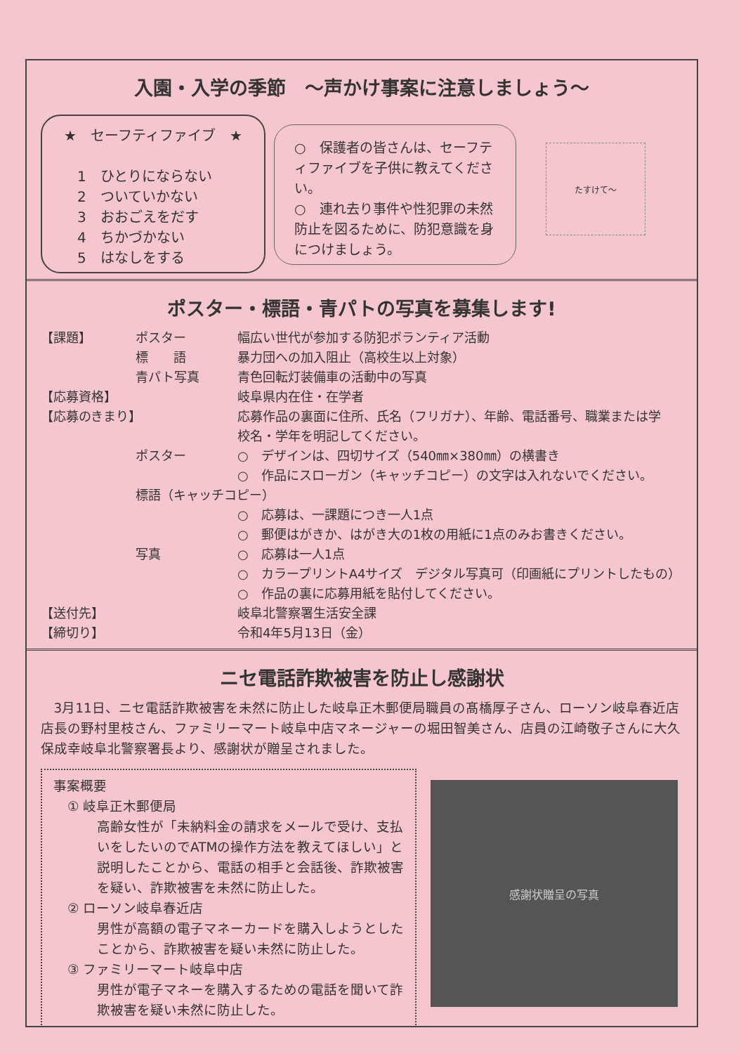入園・入学の季節　～声かけ事案に注意しましょう～
★　セーフティファイブ　★
1　ひとりにならない
2　ついていかない
3　おおごえをだす
4　ちかづかない
5　はなしをする
○　保護者の皆さんは、セーフティファイブを子供に教えてください。
○　連れ去り事件や性犯罪の未然防止を図るために、防犯意識を身につけましょう。
たすけて〜
ポスター・標語・青パトの写真を募集します!
【課題】 ポスター 幅広い世代が参加する防犯ボランティア活動
標　　語 暴力団への加入阻止（高校生以上対象）
青パト写真 青色回転灯装備車の活動中の写真
【応募資格】 岐阜県内在住・在学者
【応募のきまり】 応募作品の裏面に住所、氏名（フリガナ）、年齢、電話番号、職業または学校名・学年を明記してください。
ポスター ○　デザインは、四切サイズ（540㎜×380㎜）の横書き
○　作品にスローガン（キャッチコピー）の文字は入れないでください。
標語（キャッチコピー）
○　応募は、一課題につき一人1点
○　郵便はがきか、はがき大の1枚の用紙に1点のみお書きください。
写真 ○　応募は一人1点
○　カラープリントA4サイズ　デジタル写真可（印画紙にプリントしたもの）
○　作品の裏に応募用紙を貼付してください。
【送付先】 岐阜北警察署生活安全課
【締切り】 令和4年5月13日（金）
ニセ電話詐欺被害を防止し感謝状
3月11日、ニセ電話詐欺被害を未然に防止した岐阜正木郵便局職員の髙橋厚子さん、ローソン岐阜春近店店長の野村里枝さん、ファミリーマート岐阜中店マネージャーの堀田智美さん、店員の江崎敬子さんに大久保成幸岐阜北警察署長より、感謝状が贈呈されました。
事案概要
① 岐阜正木郵便局
高齢女性が「未納料金の請求をメールで受け、支払いをしたいのでATMの操作方法を教えてほしい」と説明したことから、電話の相手と会話後、詐欺被害を疑い、詐欺被害を未然に防止した。
② ローソン岐阜春近店
男性が高額の電子マネーカードを購入しようとしたことから、詐欺被害を疑い未然に防止した。
③ ファミリーマート岐阜中店
男性が電子マネーを購入するための電話を聞いて詐欺被害を疑い未然に防止した。
感謝状贈呈の写真